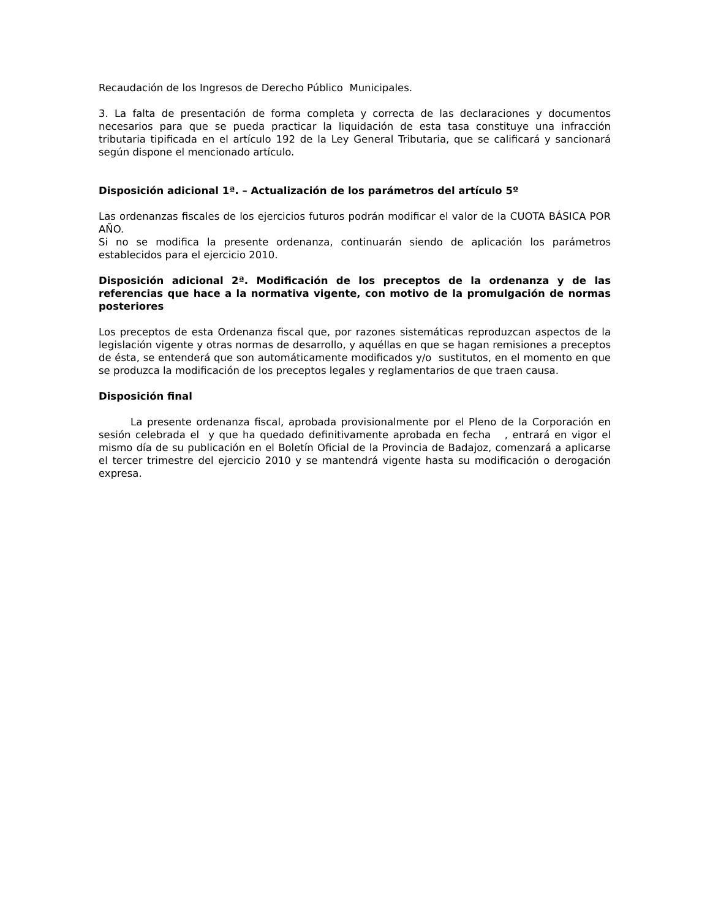Recaudación de los Ingresos de Derecho Público Municipales.
3. La falta de presentación de forma completa y correcta de las declaraciones y documentos necesarios para que se pueda practicar la liquidación de esta tasa constituye una infracción tributaria tipificada en el artículo 192 de la Ley General Tributaria, que se calificará y sancionará según dispone el mencionado artículo.
Disposición adicional 1ª. – Actualización de los parámetros del artículo 5º
Las ordenanzas fiscales de los ejercicios futuros podrán modificar el valor de la CUOTA BÁSICA POR AÑO.
Si no se modifica la presente ordenanza, continuarán siendo de aplicación los parámetros establecidos para el ejercicio 2010.
Disposición adicional 2ª. Modificación de los preceptos de la ordenanza y de las referencias que hace a la normativa vigente, con motivo de la promulgación de normas posteriores
Los preceptos de esta Ordenanza fiscal que, por razones sistemáticas reproduzcan aspectos de la legislación vigente y otras normas de desarrollo, y aquéllas en que se hagan remisiones a preceptos de ésta, se entenderá que son automáticamente modificados y/o sustitutos, en el momento en que se produzca la modificación de los preceptos legales y reglamentarios de que traen causa.
Disposición final
La presente ordenanza fiscal, aprobada provisionalmente por el Pleno de la Corporación en sesión celebrada el y que ha quedado definitivamente aprobada en fecha , entrará en vigor el mismo día de su publicación en el Boletín Oficial de la Provincia de Badajoz, comenzará a aplicarse el tercer trimestre del ejercicio 2010 y se mantendrá vigente hasta su modificación o derogación expresa.